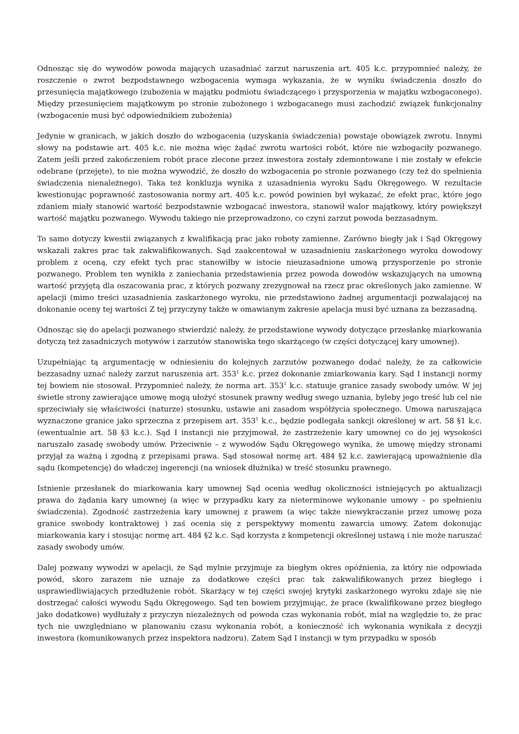Odnosząc się do wywodów powoda mających uzasadniać zarzut naruszenia art. 405 k.c. przypomnieć należy, że roszczenie o zwrot bezpodstawnego wzbogacenia wymaga wykazania, że w wyniku świadczenia doszło do przesunięcia majątkowego (zubożenia w majątku podmiotu świadczącego i przysporzenia w majątku wzbogaconego). Między przesunięciem majątkowym po stronie zubożonego i wzbogacanego musi zachodzić związek funkcjonalny (wzbogacenie musi być odpowiednikiem zubożenia)
Jedynie w granicach, w jakich doszło do wzbogacenia (uzyskania świadczenia) powstaje obowiązek zwrotu. Innymi słowy na podstawie art. 405 k.c. nie można więc żądać zwrotu wartości robót, które nie wzbogaciły pozwanego. Zatem jeśli przed zakończeniem robót prace zlecone przez inwestora zostały zdemontowane i nie zostały w efekcie odebrane (przejęte), to nie można wywodzić, że doszło do wzbogacenia po stronie pozwanego (czy też do spełnienia świadczenia nienależnego). Taka też konkluzja wynika z uzasadnienia wyroku Sądu Okręgowego. W rezultacie kwestionując poprawność zastosowania normy art. 405 k.c. powód powinien był wykazać, że efekt prac, które jego zdaniem miały stanowić wartość bezpodstawnie wzbogacać inwestora, stanowił walor majątkowy, który powiększył wartość majątku pozwanego. Wywodu takiego nie przeprowadzono, co czyni zarzut powoda bezzasadnym.
To samo dotyczy kwestii związanych z kwalifikacją prac jako roboty zamienne. Zarówno biegły jak i Sąd Okręgowy wskazali zakres prac tak zakwalifikowanych. Sąd zaakcentował w uzasadnieniu zaskarżonego wyroku dowodowy problem z oceną, czy efekt tych prac stanowiłby w istocie nieuzasadnione umową przysporzenie po stronie pozwanego. Problem ten wynikła z zaniechania przedstawienia przez powoda dowodów wskazujących na umowną wartość przyjętą dla oszacowania prac, z których pozwany zrezygnował na rzecz prac określonych jako zamienne. W apelacji (mimo treści uzasadnienia zaskarżonego wyroku, nie przedstawiono żadnej argumentacji pozwalającej na dokonanie oceny tej wartości Z tej przyczyny także w omawianym zakresie apelacja musi być uznana za bezzasadną.
Odnosząc się do apelacji pozwanego stwierdzić należy, że przedstawione wywody dotyczące przesłankę miarkowania dotyczą też zasadniczych motywów i zarzutów stanowiska tego skarżącego (w części dotyczącej kary umownej).
Uzupełniając tą argumentację w odniesieniu do kolejnych zarzutów pozwanego dodać należy, że za całkowicie bezzasadny uznać należy zarzut naruszenia art. 353<sup>1</sup> k.c. przez dokonanie zmiarkowania kary. Sąd I instancji normy tej bowiem nie stosował. Przypomnieć należy, że norma art. 353<sup>1</sup> k.c. statuuje granice zasady swobody umów. W jej świetle strony zawierające umowę mogą ułożyć stosunek prawny według swego uznania, byleby jego treść lub cel nie sprzeciwiały się właściwości (naturze) stosunku, ustawie ani zasadom współżycia społecznego. Umowa naruszająca wyznaczone granice jako sprzeczna z przepisem art. 353<sup>1</sup> k.c., będzie podlegała sankcji określonej w art. 58 §1 k.c. (ewentualnie art. 58 §3 k.c.). Sąd I instancji nie przyjmował, że zastrzeżenie kary umownej co do jej wysokości naruszało zasadę swobody umów. Przeciwnie – z wywodów Sądu Okręgowego wynika, że umowę między stronami przyjął za ważną i zgodną z przepisami prawa. Sąd stosował normę art. 484 §2 k.c. zawierającą upoważnienie dla sądu (kompetencję) do władczej ingerencji (na wniosek dłużnika) w treść stosunku prawnego.
Istnienie przesłanek do miarkowania kary umownej Sąd ocenia według okoliczności istniejących po aktualizacji prawa do żądania kary umownej (a więc w przypadku kary za nieterminowe wykonanie umowy – po spełnieniu świadczenia). Zgodność zastrzeżenia kary umownej z prawem (a więc także niewykraczanie przez umowę poza granice swobody kontraktowej ) zaś ocenia się z perspektywy momentu zawarcia umowy. Zatem dokonując miarkowania kary i stosując normę art. 484 §2 k.c. Sąd korzysta z kompetencji określonej ustawą i nie może naruszać zasady swobody umów.
Dalej pozwany wywodzi w apelacji, że Sąd mylnie przyjmuje za biegłym okres opóźnienia, za który nie odpowiada powód, skoro zarazem nie uznaje za dodatkowe części prac tak zakwalifikowanych przez biegłego i usprawiedliwiających przedłużenie robót. Skarżący w tej części swojej krytyki zaskarżonego wyroku zdaje się nie dostrzegać całości wywodu Sądu Okręgowego. Sąd ten bowiem przyjmując, że prace (kwalifikowane przez biegłego jako dodatkowe) wydłużały z przyczyn niezależnych od powoda czas wykonania robót, miał na względzie to, że prac tych nie uwzględniano w planowaniu czasu wykonania robót, a konieczność ich wykonania wynikała z decyzji inwestora (komunikowanych przez inspektora nadzoru). Zatem Sąd I instancji w tym przypadku w sposób